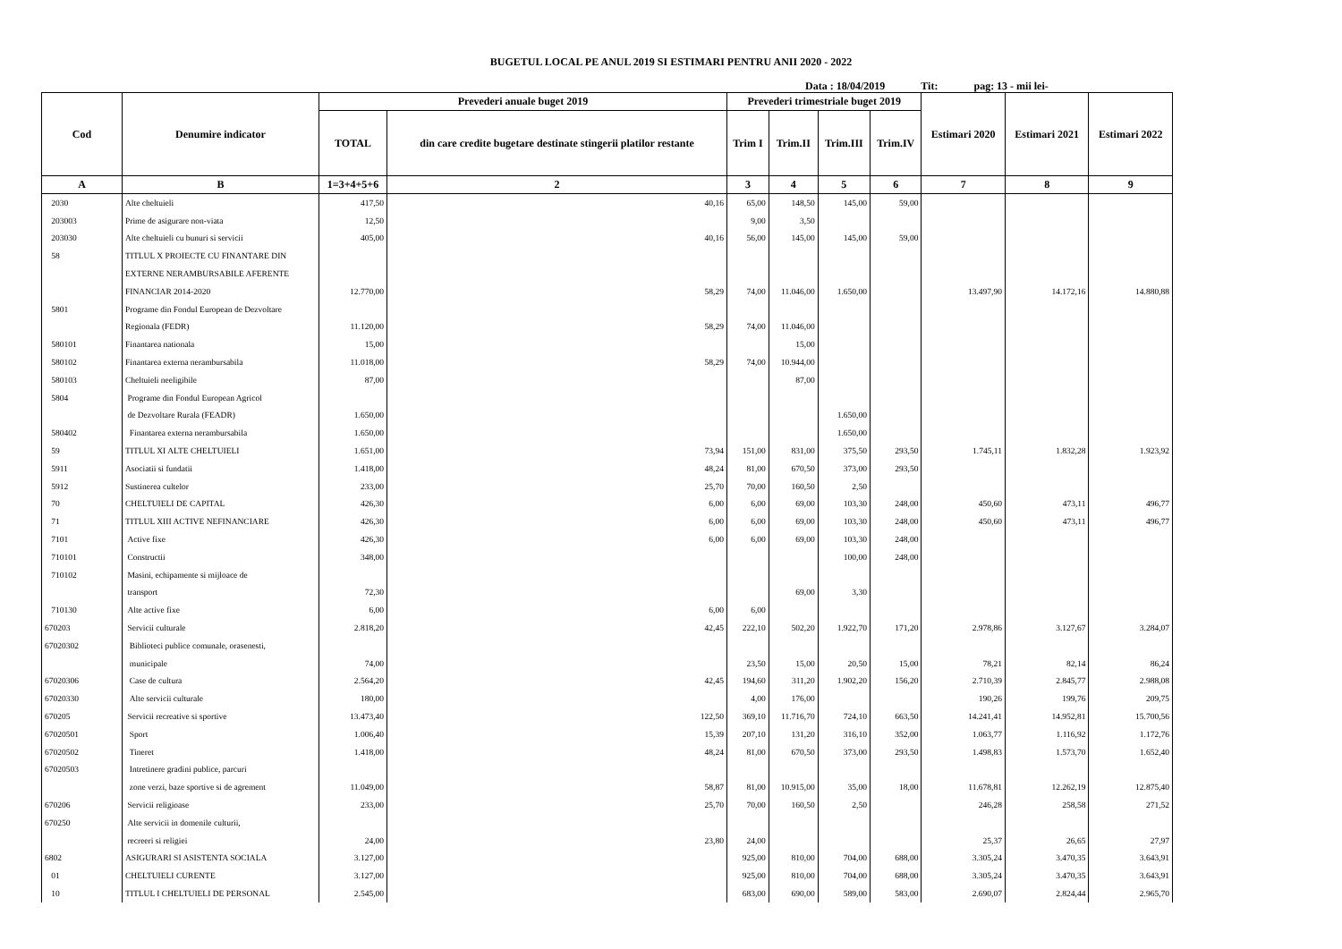BUGETUL LOCAL PE ANUL 2019 SI ESTIMARI PENTRU ANII 2020 - 2022
Data : 18/04/2019 Tit: pag: 13 - mii lei-
| Cod | Denumire indicator | Prevederi anuale buget 2019 | | Prevederi trimestriale buget 2019 | | | | Estimari 2020 | Estimari 2021 | Estimari 2022 |
| --- | --- | --- | --- | --- | --- | --- | --- | --- | --- | --- |
| | | TOTAL | din care credite bugetare destinate stingerii platilor restante | Trim I | Trim.II | Trim.III | Trim.IV | | | |
| A | B | 1=3+4+5+6 | 2 | 3 | 4 | 5 | 6 | 7 | 8 | 9 |
| 2030 | Alte cheltuieli | 417,50 | 40,16 | 65,00 | 148,50 | 145,00 | 59,00 | | | |
| 203003 | Prime de asigurare non-viata | 12,50 | | 9,00 | 3,50 | | | | | |
| 203030 | Alte cheltuieli cu bunuri si servicii | 405,00 | 40,16 | 56,00 | 145,00 | 145,00 | 59,00 | | | |
| 58 | TITLUL X PROIECTE CU FINANTARE DIN | | | | | | | | | |
| | EXTERNE NERAMBURSABILE AFERENTE | | | | | | | | | |
| | FINANCIAR 2014-2020 | 12.770,00 | 58,29 | 74,00 | 11.046,00 | 1.650,00 | | 13.497,90 | 14.172,16 | 14.880,88 |
| 5801 | Programe din Fondul European de Dezvoltare | | | | | | | | | |
| | Regionala (FEDR) | 11.120,00 | 58,29 | 74,00 | 11.046,00 | | | | | |
| 580101 | Finantarea nationala | 15,00 | | | 15,00 | | | | | |
| 580102 | Finantarea externa nerambursabila | 11.018,00 | 58,29 | 74,00 | 10.944,00 | | | | | |
| 580103 | Cheltuieli neeligibile | 87,00 | | | 87,00 | | | | | |
| 5804 | Programe din Fondul European Agricol | | | | | | | | | |
| | de Dezvoltare Rurala (FEADR) | 1.650,00 | | | | 1.650,00 | | | | |
| 580402 | Finantarea externa nerambursabila | 1.650,00 | | | | 1.650,00 | | | | |
| 59 | TITLUL XI ALTE CHELTUIELI | 1.651,00 | 73,94 | 151,00 | 831,00 | 375,50 | 293,50 | 1.745,11 | 1.832,28 | 1.923,92 |
| 5911 | Asociatii si fundatii | 1.418,00 | 48,24 | 81,00 | 670,50 | 373,00 | 293,50 | | | |
| 5912 | Sustinerea cultelor | 233,00 | 25,70 | 70,00 | 160,50 | 2,50 | | | | |
| 70 | CHELTUIELI DE CAPITAL | 426,30 | 6,00 | 6,00 | 69,00 | 103,30 | 248,00 | 450,60 | 473,11 | 496,77 |
| 71 | TITLUL XIII ACTIVE NEFINANCIARE | 426,30 | 6,00 | 6,00 | 69,00 | 103,30 | 248,00 | 450,60 | 473,11 | 496,77 |
| 7101 | Active fixe | 426,30 | 6,00 | 6,00 | 69,00 | 103,30 | 248,00 | | | |
| 710101 | Constructii | 348,00 | | | | 100,00 | 248,00 | | | |
| 710102 | Masini, echipamente si mijloace de | | | | | | | | | |
| | transport | 72,30 | | | 69,00 | 3,30 | | | | |
| 710130 | Alte active fixe | 6,00 | 6,00 | 6,00 | | | | | | |
| 670203 | Servicii culturale | 2.818,20 | 42,45 | 222,10 | 502,20 | 1.922,70 | 171,20 | 2.978,86 | 3.127,67 | 3.284,07 |
| 67020302 | Biblioteci publice comunale, orasenesti, | | | | | | | | | |
| | municipale | 74,00 | | 23,50 | 15,00 | 20,50 | 15,00 | 78,21 | 82,14 | 86,24 |
| 67020306 | Case de cultura | 2.564,20 | 42,45 | 194,60 | 311,20 | 1.902,20 | 156,20 | 2.710,39 | 2.845,77 | 2.988,08 |
| 67020330 | Alte servicii culturale | 180,00 | | 4,00 | 176,00 | | | 190,26 | 199,76 | 209,75 |
| 670205 | Servicii recreative si sportive | 13.473,40 | 122,50 | 369,10 | 11.716,70 | 724,10 | 663,50 | 14.241,41 | 14.952,81 | 15.700,56 |
| 67020501 | Sport | 1.006,40 | 15,39 | 207,10 | 131,20 | 316,10 | 352,00 | 1.063,77 | 1.116,92 | 1.172,76 |
| 67020502 | Tineret | 1.418,00 | 48,24 | 81,00 | 670,50 | 373,00 | 293,50 | 1.498,83 | 1.573,70 | 1.652,40 |
| 67020503 | Intretinere gradini publice, parcuri | | | | | | | | | |
| | zone verzi, baze sportive si de agrement | 11.049,00 | 58,87 | 81,00 | 10.915,00 | 35,00 | 18,00 | 11.678,81 | 12.262,19 | 12.875,40 |
| 670206 | Servicii religioase | 233,00 | 25,70 | 70,00 | 160,50 | 2,50 | | 246,28 | 258,58 | 271,52 |
| 670250 | Alte servicii in domenile culturii, | | | | | | | | | |
| | recreeri si religiei | 24,00 | 23,80 | 24,00 | | | | 25,37 | 26,65 | 27,97 |
| 6802 | ASIGURARI SI ASISTENTA SOCIALA | 3.127,00 | | 925,00 | 810,00 | 704,00 | 688,00 | 3.305,24 | 3.470,35 | 3.643,91 |
| 01 | CHELTUIELI CURENTE | 3.127,00 | | 925,00 | 810,00 | 704,00 | 688,00 | 3.305,24 | 3.470,35 | 3.643,91 |
| 10 | TITLUL I CHELTUIELI DE PERSONAL | 2.545,00 | | 683,00 | 690,00 | 589,00 | 583,00 | 2.690,07 | 2.824,44 | 2.965,70 |